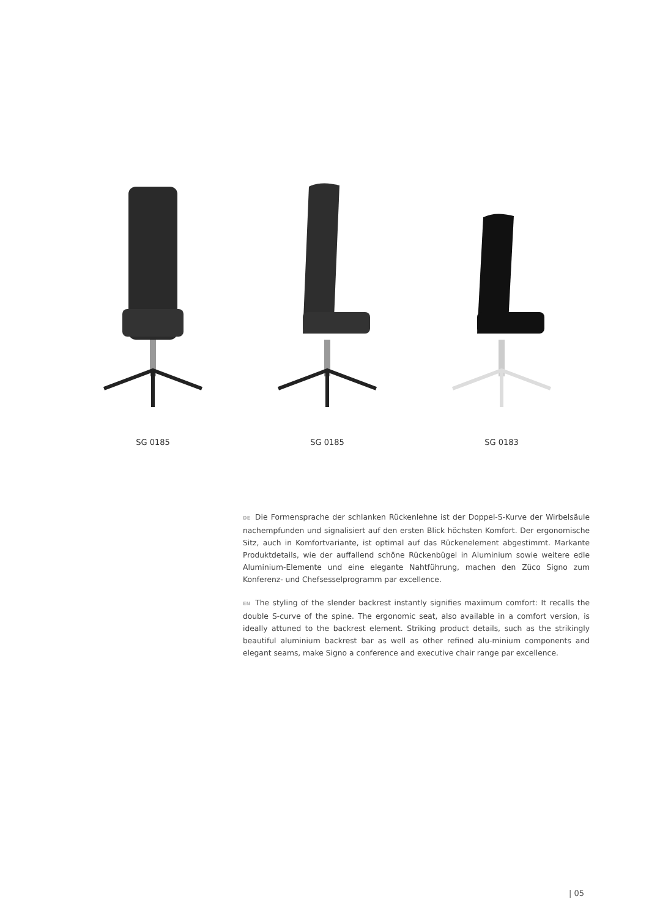SG 0185 SG 0185 SG 0183
DE Die Formensprache der schlanken Rückenlehne ist der Doppel-S-Kurve der Wirbelsäule nachempfunden und signalisiert auf den ersten Blick höchsten Komfort. Der ergonomische Sitz, auch in Komfortvariante, ist optimal auf das Rückenelement abgestimmt. Markante Produktdetails, wie der auffallend schöne Rückenbügel in Aluminium sowie weitere edle Aluminium-Elemente und eine elegante Nahtführung, machen den Züco Signo zum Konferenz- und Chefsesselprogramm par excellence.
EN The styling of the slender backrest instantly signifies maximum comfort: It recalls the double S-curve of the spine. The ergonomic seat, also available in a comfort version, is ideally attuned to the backrest element. Striking product details, such as the strikingly beautiful aluminium backrest bar as well as other refined alu-minium components and elegant seams, make Signo a conference and executive chair range par excellence.
| 05